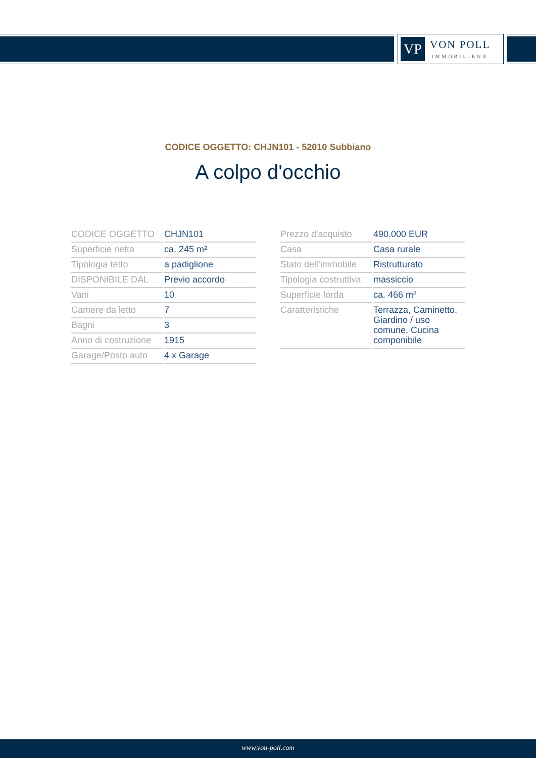VP
VON POLL
IMMOBILIEN®
CODICE OGGETTO: CHJN101 - 52010 Subbiano
A colpo d'occhio
| CODICE OGGETTO | CHJN101 |
| Superficie netta | ca. 245 m² |
| Tipologia tetto | a padiglione |
| DISPONIBILE DAL | Previo accordo |
| Vani | 10 |
| Camere da letto | 7 |
| Bagni | 3 |
| Anno di costruzione | 1915 |
| Garage/Posto auto | 4 x Garage |
| Prezzo d'acquisto | 490.000 EUR |
| Casa | Casa rurale |
| Stato dell’immobile | Ristrutturato |
| Tipologia costruttiva | massiccio |
| Superficie lorda | ca. 466 m² |
| Caratteristiche | Terrazza, Caminetto, Giardino / uso comune, Cucina componibile |
www.von-poll.com